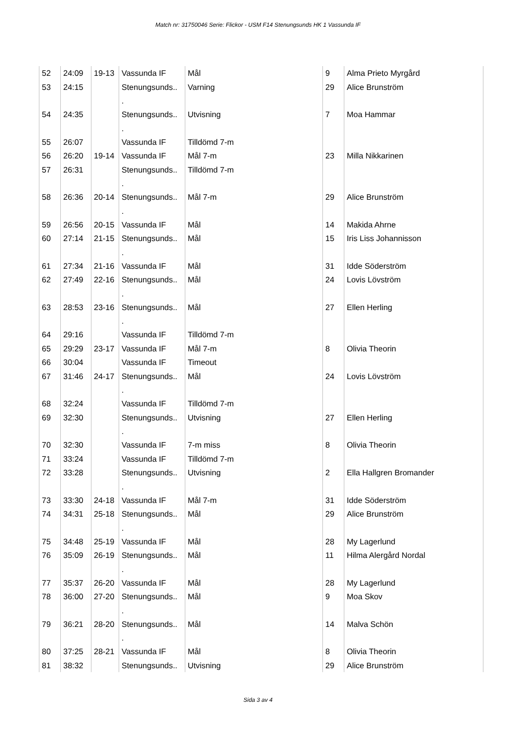Match nr: 31750046 Serie: Flickor - USM F14 Stenungsunds HK 1 Vassunda IF
| 52 | 24:09 | 19-13 | Vassunda IF | Mål | 9 | Alma Prieto Myrgård |
| 53 | 24:15 | | Stenungsunds.. . | Varning | 29 | Alice Brunström |
| 54 | 24:35 | | Stenungsunds.. . | Utvisning | 7 | Moa Hammar |
| 55 | 26:07 | | Vassunda IF | Tilldömd 7-m | | |
| 56 | 26:20 | 19-14 | Vassunda IF | Mål 7-m | 23 | Milla Nikkarinen |
| 57 | 26:31 | | Stenungsunds.. . | Tilldömd 7-m | | |
| 58 | 26:36 | 20-14 | Stenungsunds.. . | Mål 7-m | 29 | Alice Brunström |
| 59 | 26:56 | 20-15 | Vassunda IF | Mål | 14 | Makida Ahrne |
| 60 | 27:14 | 21-15 | Stenungsunds.. . | Mål | 15 | Iris Liss Johannisson |
| 61 | 27:34 | 21-16 | Vassunda IF | Mål | 31 | Idde Söderström |
| 62 | 27:49 | 22-16 | Stenungsunds.. . | Mål | 24 | Lovis Lövström |
| 63 | 28:53 | 23-16 | Stenungsunds.. . | Mål | 27 | Ellen Herling |
| 64 | 29:16 | | Vassunda IF | Tilldömd 7-m | | |
| 65 | 29:29 | 23-17 | Vassunda IF | Mål 7-m | 8 | Olivia Theorin |
| 66 | 30:04 | | Vassunda IF | Timeout | | |
| 67 | 31:46 | 24-17 | Stenungsunds.. . | Mål | 24 | Lovis Lövström |
| 68 | 32:24 | | Vassunda IF | Tilldömd 7-m | | |
| 69 | 32:30 | | Stenungsunds.. . | Utvisning | 27 | Ellen Herling |
| 70 | 32:30 | | Vassunda IF | 7-m miss | 8 | Olivia Theorin |
| 71 | 33:24 | | Vassunda IF | Tilldömd 7-m | | |
| 72 | 33:28 | | Stenungsunds.. . | Utvisning | 2 | Ella Hallgren Bromander |
| 73 | 33:30 | 24-18 | Vassunda IF | Mål 7-m | 31 | Idde Söderström |
| 74 | 34:31 | 25-18 | Stenungsunds.. . | Mål | 29 | Alice Brunström |
| 75 | 34:48 | 25-19 | Vassunda IF | Mål | 28 | My Lagerlund |
| 76 | 35:09 | 26-19 | Stenungsunds.. . | Mål | 11 | Hilma Alergård Nordal |
| 77 | 35:37 | 26-20 | Vassunda IF | Mål | 28 | My Lagerlund |
| 78 | 36:00 | 27-20 | Stenungsunds.. . | Mål | 9 | Moa Skov |
| 79 | 36:21 | 28-20 | Stenungsunds.. . | Mål | 14 | Malva Schön |
| 80 | 37:25 | 28-21 | Vassunda IF | Mål | 8 | Olivia Theorin |
| 81 | 38:32 | | Stenungsunds.. | Utvisning | 29 | Alice Brunström |
Sida 3 av 4